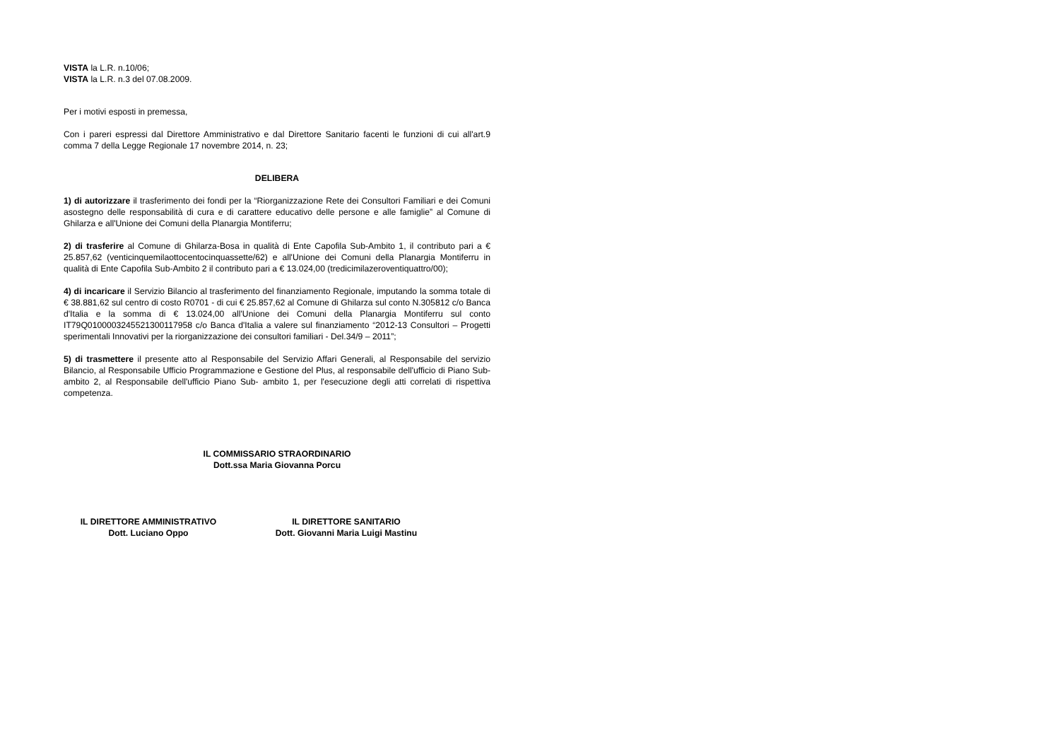VISTA la L.R. n.10/06;
VISTA la L.R. n.3 del 07.08.2009.
Per i motivi esposti in premessa,
Con i pareri espressi dal Direttore Amministrativo e dal Direttore Sanitario facenti le funzioni di cui all'art.9 comma 7 della Legge Regionale 17 novembre 2014, n. 23;
DELIBERA
1) di autorizzare il trasferimento dei fondi per la “Riorganizzazione Rete dei Consultori Familiari e dei Comuni asostegno delle responsabilità di cura e di carattere educativo delle persone e alle famiglie” al Comune di Ghilarza e all'Unione dei Comuni della Planargia Montiferru;
2) di trasferire al Comune di Ghilarza-Bosa in qualità di Ente Capofila Sub-Ambito 1, il contributo pari a € 25.857,62 (venticinquemilaottocentocinquassette/62) e all'Unione dei Comuni della Planargia Montiferru in qualità di Ente Capofila Sub-Ambito 2 il contributo pari a € 13.024,00 (tredicimilazeroventiquattro/00);
4) di incaricare il Servizio Bilancio al trasferimento del finanziamento Regionale, imputando la somma totale di € 38.881,62 sul centro di costo R0701 - di cui € 25.857,62 al Comune di Ghilarza sul conto N.305812 c/o Banca d'Italia e la somma di € 13.024,00 all'Unione dei Comuni della Planargia Montiferru sul conto IT79Q0100003245521300117958 c/o Banca d'Italia a valere sul finanziamento “2012-13 Consultori – Progetti sperimentali Innovativi per la riorganizzazione dei consultori familiari - Del.34/9 – 2011”;
5) di trasmettere il presente atto al Responsabile del Servizio Affari Generali, al Responsabile del servizio Bilancio, al Responsabile Ufficio Programmazione e Gestione del Plus, al responsabile dell'ufficio di Piano Sub- ambito 2, al Responsabile dell'ufficio Piano Sub- ambito 1, per l'esecuzione degli atti correlati di rispettiva competenza.
IL COMMISSARIO STRAORDINARIO
Dott.ssa Maria Giovanna Porcu
IL DIRETTORE AMMINISTRATIVO
Dott. Luciano Oppo
IL DIRETTORE SANITARIO
Dott. Giovanni Maria Luigi Mastinu